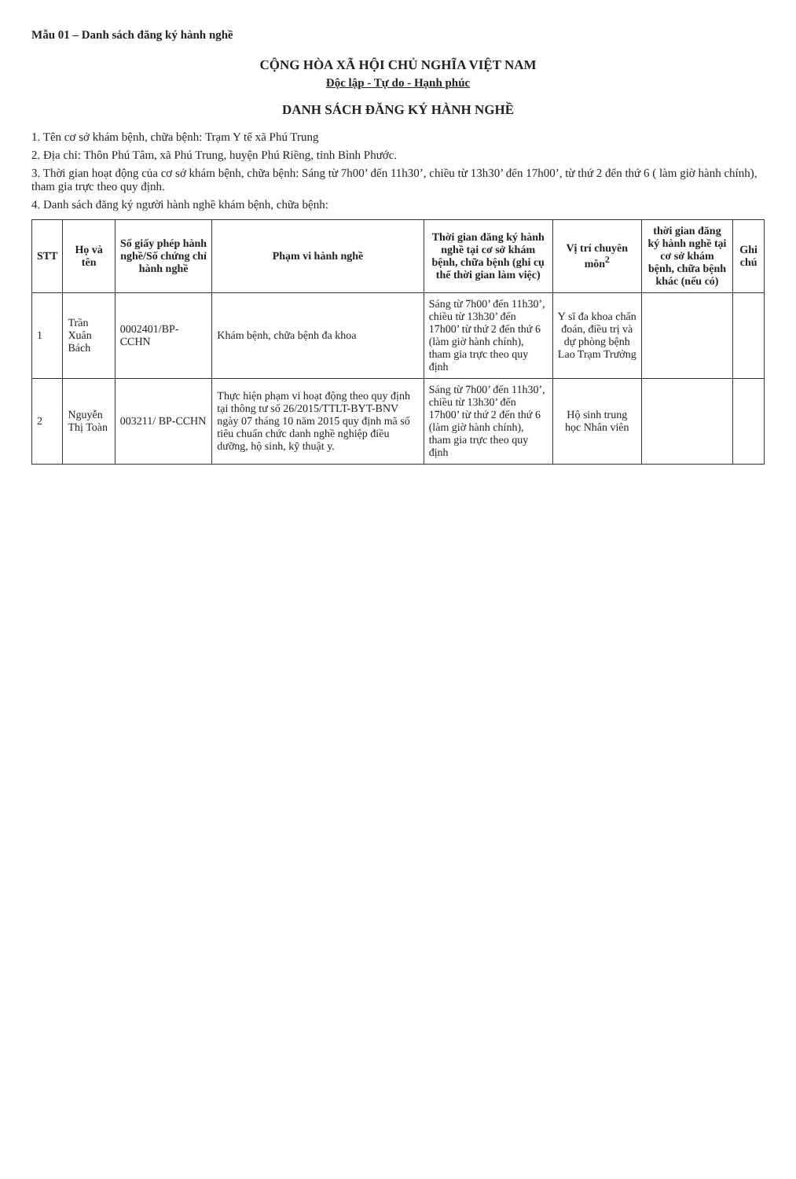Mẫu 01 – Danh sách đăng ký hành nghề
CỘNG HÒA XÃ HỘI CHỦ NGHĨA VIỆT NAM
Độc lập - Tự do - Hạnh phúc
DANH SÁCH ĐĂNG KÝ HÀNH NGHỀ
1. Tên cơ sở khám bệnh, chữa bệnh: Trạm Y tế xã Phú Trung
2. Địa chỉ: Thôn Phú Tâm, xã Phú Trung, huyện Phú Riềng, tỉnh Bình Phước.
3. Thời gian hoạt động của cơ sở khám bệnh, chữa bệnh: Sáng từ 7h00’ đến 11h30’, chiều từ 13h30’ đến 17h00’, từ thứ 2 đến thứ 6 ( làm giờ hành chính), tham gia trực theo quy định.
4. Danh sách đăng ký người hành nghề khám bệnh, chữa bệnh:
| STT | Họ và tên | Số giấy phép hành nghề/Số chứng chỉ hành nghề | Phạm vi hành nghề | Thời gian đăng ký hành nghề tại cơ sở khám bệnh, chữa bệnh (ghi cụ thể thời gian làm việc) | Vị trí chuyên môn<sup>2</sup> | thời gian đăng ký hành nghề tại cơ sở khám bệnh, chữa bệnh khác (nếu có) | Ghi chú |
| --- | --- | --- | --- | --- | --- | --- | --- |
| 1 | Trần Xuân Bách | 0002401/BP-CCHN | Khám bệnh, chữa bệnh đa khoa | Sáng từ 7h00’ đến 11h30’, chiều từ 13h30’ đến 17h00’ từ thứ 2 đến thứ 6 (làm giờ hành chính), tham gia trực theo quy định | Y sĩ đa khoa chẩn đoán, điều trị và dự phòng bệnh Lao Trạm Trưởng | | |
| 2 | Nguyễn Thị Toàn | 003211/ BP-CCHN | Thực hiện phạm vi hoạt động theo quy định tại thông tư số 26/2015/TTLT-BYT-BNV ngày 07 tháng 10 năm 2015 quy định mã số tiêu chuẩn chức danh nghề nghiệp điều dưỡng, hộ sinh, kỹ thuật y. | Sáng từ 7h00’ đến 11h30’, chiều từ 13h30’ đến 17h00’ từ thứ 2 đến thứ 6 (làm giờ hành chính), tham gia trực theo quy định | Hộ sinh trung học Nhân viên | | |